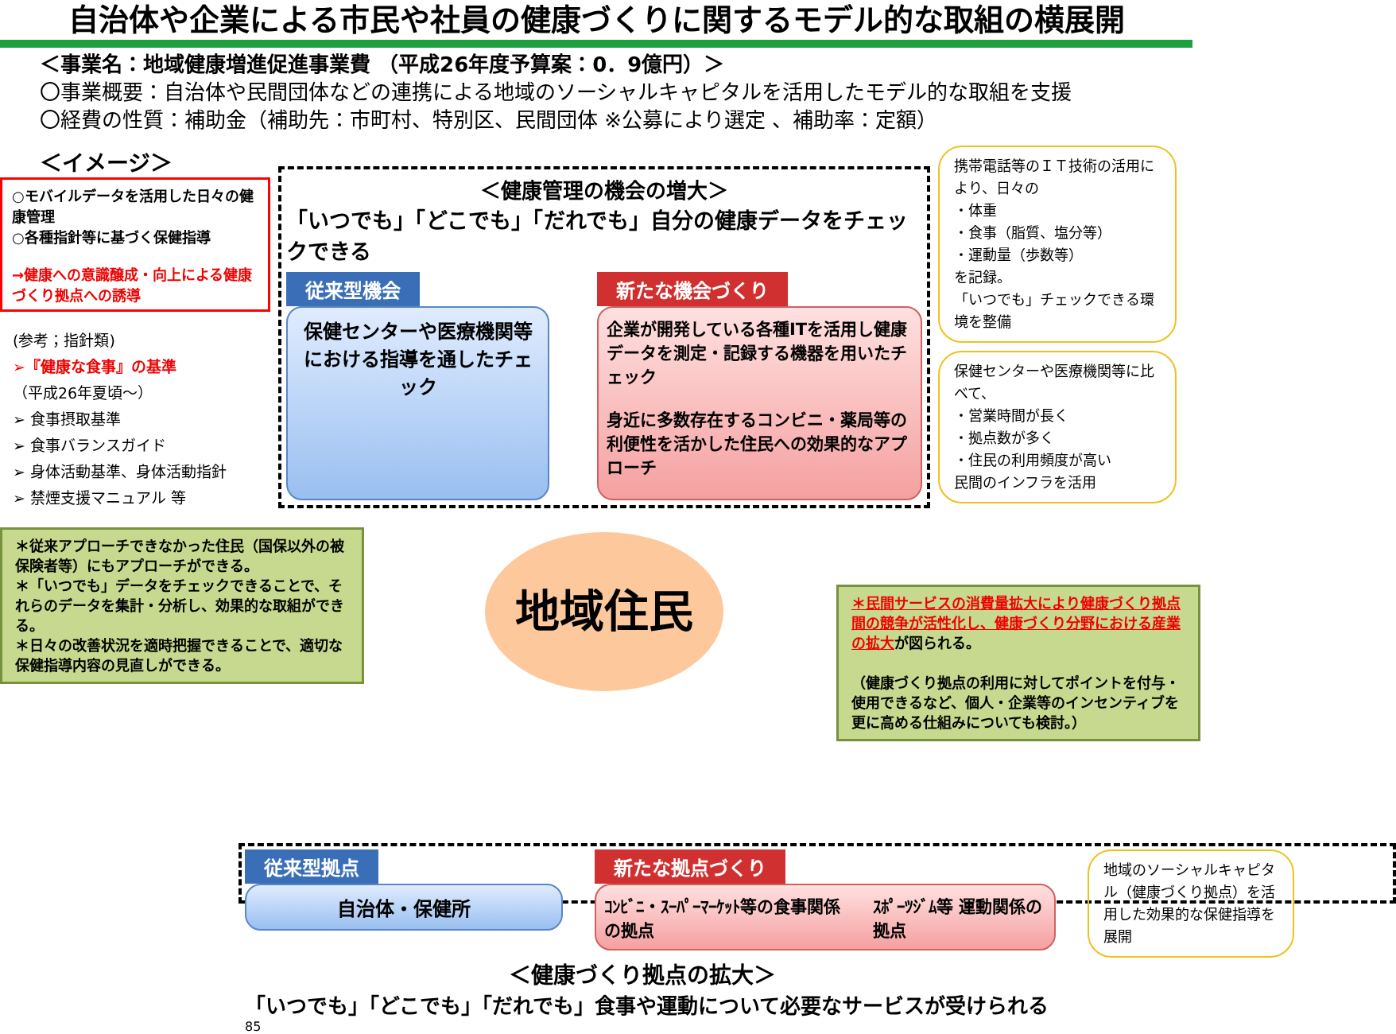自治体や企業による市民や社員の健康づくりに関するモデル的な取組の横展開
＜事業名：地域健康増進促進事業費 （平成26年度予算案：0．9億円）＞
〇事業概要：自治体や民間団体などの連携による地域のソーシャルキャピタルを活用したモデル的な取組を支援
〇経費の性質：補助金（補助先：市町村、特別区、民間団体 ※公募により選定 、補助率：定額）
＜イメージ＞
○モバイルデータを活用した日々の健康管理
○各種指針等に基づく保健指導
→健康への意識醸成・向上による健康づくり拠点への誘導
(参考；指針類)
➢『健康な食事』の基準
（平成26年夏頃～）
➢ 食事摂取基準
➢ 食事バランスガイド
➢ 身体活動基準、身体活動指針
➢ 禁煙支援マニュアル 等
＊従来アプローチできなかった住民（国保以外の被保険者等）にもアプローチができる。
＊「いつでも」データをチェックできることで、それらのデータを集計・分析し、効果的な取組ができる。
＊日々の改善状況を適時把握できることで、適切な保健指導内容の見直しができる。
＜健康管理の機会の増大＞
「いつでも」「どこでも」「だれでも」自分の健康データをチェックできる
従来型機会
保健センターや医療機関等における指導を通したチェック
新たな機会づくり
企業が開発している各種ITを活用し健康データを測定・記録する機器を用いたチェック
身近に多数存在するコンビニ・薬局等の利便性を活かした住民への効果的なアプローチ
地域住民
携帯電話等のＩＴ技術の活用により、日々の
・体重
・食事（脂質、塩分等）
・運動量（歩数等）
を記録。
「いつでも」チェックできる環境を整備
保健センターや医療機関等に比べて、
・営業時間が長く
・拠点数が多く
・住民の利用頻度が高い
民間のインフラを活用
＊民間サービスの消費量拡大により健康づくり拠点間の競争が活性化し、健康づくり分野における産業の拡大が図られる。
（健康づくり拠点の利用に対してポイントを付与・使用できるなど、個人・企業等のインセンティブを更に高める仕組みについても検討。）
従来型拠点
自治体・保健所
新たな拠点づくり
ｺﾝﾋﾞﾆ・ｽｰﾊﾟｰﾏｰｹｯﾄ等の食事関係の拠点 ｽﾎﾟｰﾂｼﾞﾑ等 運動関係の拠点
地域のソーシャルキャピタル（健康づくり拠点）を活用した効果的な保健指導を展開
＜健康づくり拠点の拡大＞
「いつでも」「どこでも」「だれでも」食事や運動について必要なサービスが受けられる
85